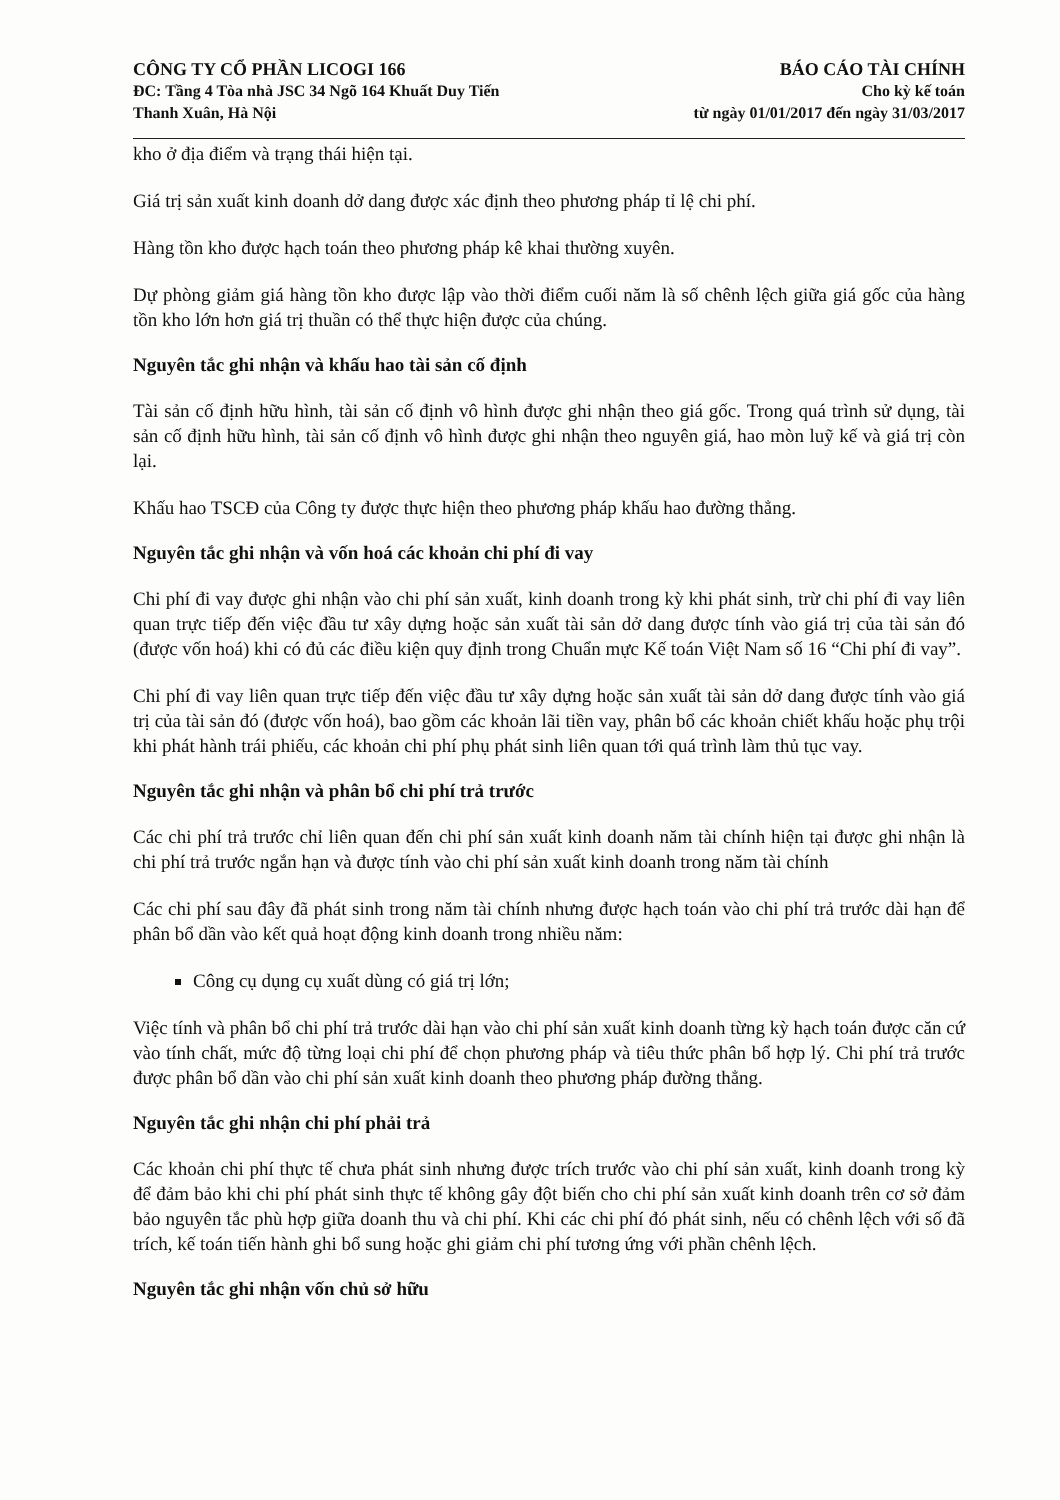CÔNG TY CỔ PHẦN LICOGI 166
ĐC: Tầng 4 Tòa nhà JSC 34 Ngõ 164 Khuất Duy Tiến
Thanh Xuân, Hà Nội
BÁO CÁO TÀI CHÍNH
Cho kỳ kế toán
từ ngày 01/01/2017 đến ngày 31/03/2017
kho ở địa điểm và trạng thái hiện tại.
Giá trị sản xuất kinh doanh dở dang được xác định theo phương pháp tỉ lệ chi phí.
Hàng tồn kho được hạch toán theo phương pháp kê khai thường xuyên.
Dự phòng giảm giá hàng tồn kho được lập vào thời điểm cuối năm là số chênh lệch giữa giá gốc của hàng tồn kho lớn hơn giá trị thuần có thể thực hiện được của chúng.
Nguyên tắc ghi nhận và khấu hao tài sản cố định
Tài sản cố định hữu hình, tài sản cố định vô hình được ghi nhận theo giá gốc. Trong quá trình sử dụng, tài sản cố định hữu hình, tài sản cố định vô hình được ghi nhận theo nguyên giá, hao mòn luỹ kế và giá trị còn lại.
Khấu hao TSCĐ của Công ty được thực hiện theo phương pháp khấu hao đường thẳng.
Nguyên tắc ghi nhận và vốn hoá các khoản chi phí đi vay
Chi phí đi vay được ghi nhận vào chi phí sản xuất, kinh doanh trong kỳ khi phát sinh, trừ chi phí đi vay liên quan trực tiếp đến việc đầu tư xây dựng hoặc sản xuất tài sản dở dang được tính vào giá trị của tài sản đó (được vốn hoá) khi có đủ các điều kiện quy định trong Chuẩn mực Kế toán Việt Nam số 16 “Chi phí đi vay”.
Chi phí đi vay liên quan trực tiếp đến việc đầu tư xây dựng hoặc sản xuất tài sản dở dang được tính vào giá trị của tài sản đó (được vốn hoá), bao gồm các khoản lãi tiền vay, phân bổ các khoản chiết khấu hoặc phụ trội khi phát hành trái phiếu, các khoản chi phí phụ phát sinh liên quan tới quá trình làm thủ tục vay.
Nguyên tắc ghi nhận và phân bổ chi phí trả trước
Các chi phí trả trước chỉ liên quan đến chi phí sản xuất kinh doanh năm tài chính hiện tại được ghi nhận là chi phí trả trước ngắn hạn và được tính vào chi phí sản xuất kinh doanh trong năm tài chính
Các chi phí sau đây đã phát sinh trong năm tài chính nhưng được hạch toán vào chi phí trả trước dài hạn để phân bổ dần vào kết quả hoạt động kinh doanh trong nhiều năm:
Công cụ dụng cụ xuất dùng có giá trị lớn;
Việc tính và phân bổ chi phí trả trước dài hạn vào chi phí sản xuất kinh doanh từng kỳ hạch toán được căn cứ vào tính chất, mức độ từng loại chi phí để chọn phương pháp và tiêu thức phân bổ hợp lý. Chi phí trả trước được phân bổ dần vào chi phí sản xuất kinh doanh theo phương pháp đường thẳng.
Nguyên tắc ghi nhận chi phí phải trả
Các khoản chi phí thực tế chưa phát sinh nhưng được trích trước vào chi phí sản xuất, kinh doanh trong kỳ để đảm bảo khi chi phí phát sinh thực tế không gây đột biến cho chi phí sản xuất kinh doanh trên cơ sở đảm bảo nguyên tắc phù hợp giữa doanh thu và chi phí. Khi các chi phí đó phát sinh, nếu có chênh lệch với số đã trích, kế toán tiến hành ghi bổ sung hoặc ghi giảm chi phí tương ứng với phần chênh lệch.
Nguyên tắc ghi nhận vốn chủ sở hữu